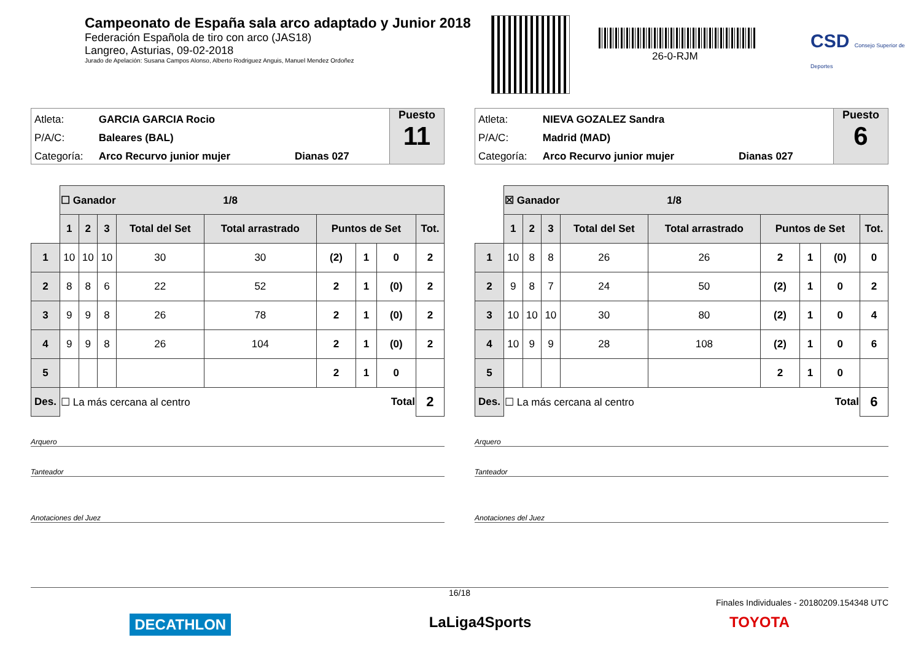Campeonato de España sala arco adaptado y Junior 2018
Federación Española de tiro con arco (JAS18)
Langreo, Asturias, 09-02-2018
Jurado de Apelación: Susana Campos Alonso, Alberto Rodriguez Anguis, Manuel Mendez Ordoñez
26-0-RJM
CSD Consejo Superior de Deportes
Atleta: GARCIA GARCIA Rocio
P/A/C: Baleares (BAL)
Categoría: Arco Recurvo junior mujer Dianas 027
Puesto
11
| | ☐ Ganador 1/8 | | | | | | | | |
| | 1 | 2 | 3 | Total del Set | Total arrastrado | Puntos de Set | | | Tot. |
| 1 | 10 | 10 | 10 | 30 | 30 | (2) | 1 | 0 | 2 |
| 2 | 8 | 8 | 6 | 22 | 52 | 2 | 1 | (0) | 2 |
| 3 | 9 | 9 | 8 | 26 | 78 | 2 | 1 | (0) | 2 |
| 4 | 9 | 9 | 8 | 26 | 104 | 2 | 1 | (0) | 2 |
| 5 | | | | | | 2 | 1 | 0 | |
| Des. | ☐ La más cercana al centro Total | | | | | | | | 2 |
Arquero
Tanteador
Anotaciones del Juez
Atleta: NIEVA GOZALEZ Sandra
P/A/C: Madrid (MAD)
Categoría: Arco Recurvo junior mujer Dianas 027
Puesto
6
| | ☒ Ganador 1/8 | | | | | | | | |
| | 1 | 2 | 3 | Total del Set | Total arrastrado | Puntos de Set | | | Tot. |
| 1 | 10 | 8 | 8 | 26 | 26 | 2 | 1 | (0) | 0 |
| 2 | 9 | 8 | 7 | 24 | 50 | (2) | 1 | 0 | 2 |
| 3 | 10 | 10 | 10 | 30 | 80 | (2) | 1 | 0 | 4 |
| 4 | 10 | 9 | 9 | 28 | 108 | (2) | 1 | 0 | 6 |
| 5 | | | | | | 2 | 1 | 0 | |
| Des. | ☐ La más cercana al centro Total | | | | | | | | 6 |
Arquero
Tanteador
Anotaciones del Juez
16/18
Finales Individuales - 20180209.154348 UTC
DECATHLON LaLiga4Sports TOYOTA